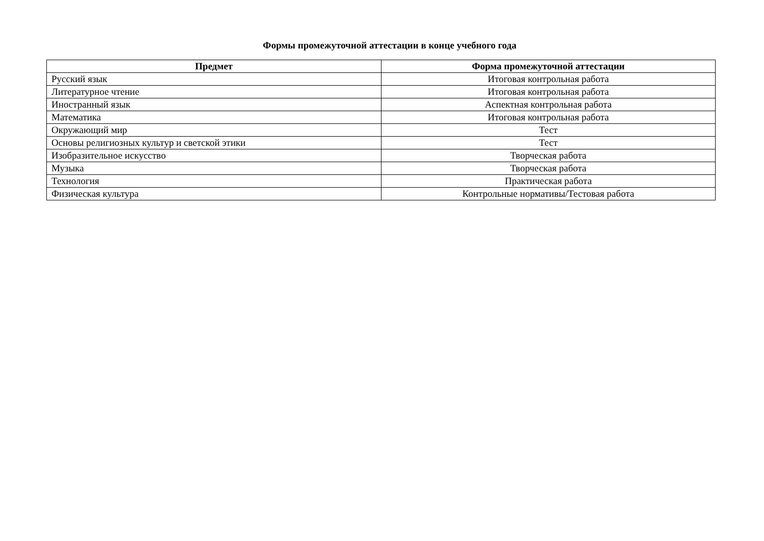Формы промежуточной аттестации в конце учебного года
| Предмет | Форма промежуточной аттестации |
| --- | --- |
| Русский язык | Итоговая контрольная работа |
| Литературное чтение | Итоговая контрольная работа |
| Иностранный язык | Аспектная контрольная работа |
| Математика | Итоговая контрольная работа |
| Окружающий мир | Тест |
| Основы религиозных культур и светской этики | Тест |
| Изобразительное искусство | Творческая работа |
| Музыка | Творческая работа |
| Технология | Практическая работа |
| Физическая культура | Контрольные нормативы/Тестовая работа |